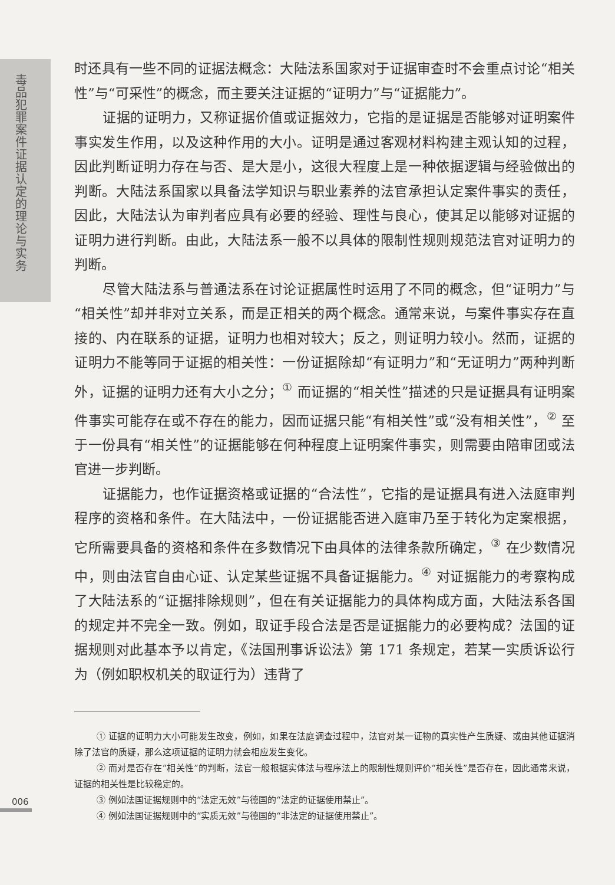毒品犯罪案件证据认定的理论与实务
时还具有一些不同的证据法概念：大陆法系国家对于证据审查时不会重点讨论“相关性”与“可采性”的概念，而主要关注证据的“证明力”与“证据能力”。
证据的证明力，又称证据价值或证据效力，它指的是证据是否能够对证明案件事实发生作用，以及这种作用的大小。证明是通过客观材料构建主观认知的过程，因此判断证明力存在与否、是大是小，这很大程度上是一种依据逻辑与经验做出的判断。大陆法系国家以具备法学知识与职业素养的法官承担认定案件事实的责任，因此，大陆法认为审判者应具有必要的经验、理性与良心，使其足以能够对证据的证明力进行判断。由此，大陆法系一般不以具体的限制性规则规范法官对证明力的判断。
尽管大陆法系与普通法系在讨论证据属性时运用了不同的概念，但“证明力”与“相关性”却并非对立关系，而是正相关的两个概念。通常来说，与案件事实存在直接的、内在联系的证据，证明力也相对较大；反之，则证明力较小。然而，证据的证明力不能等同于证据的相关性：一份证据除却“有证明力”和“无证明力”两种判断外，证据的证明力还有大小之分；<sup>①</sup> 而证据的“相关性”描述的只是证据具有证明案件事实可能存在或不存在的能力，因而证据只能“有相关性”或“没有相关性”，<sup>②</sup> 至于一份具有“相关性”的证据能够在何种程度上证明案件事实，则需要由陪审团或法官进一步判断。
证据能力，也作证据资格或证据的“合法性”，它指的是证据具有进入法庭审判程序的资格和条件。在大陆法中，一份证据能否进入庭审乃至于转化为定案根据，它所需要具备的资格和条件在多数情况下由具体的法律条款所确定，<sup>③</sup> 在少数情况中，则由法官自由心证、认定某些证据不具备证据能力。<sup>④</sup> 对证据能力的考察构成了大陆法系的“证据排除规则”，但在有关证据能力的具体构成方面，大陆法系各国的规定并不完全一致。例如，取证手段合法是否是证据能力的必要构成？法国的证据规则对此基本予以肯定，《法国刑事诉讼法》第 171 条规定，若某一实质诉讼行为（例如职权机关的取证行为）违背了
① 证据的证明力大小可能发生改变，例如，如果在法庭调查过程中，法官对某一证物的真实性产生质疑、或由其他证据消除了法官的质疑，那么这项证据的证明力就会相应发生变化。
② 而对是否存在“相关性”的判断，法官一般根据实体法与程序法上的限制性规则评价“相关性”是否存在，因此通常来说，证据的相关性是比较稳定的。
③ 例如法国证据规则中的“法定无效”与德国的“法定的证据使用禁止”。
④ 例如法国证据规则中的“实质无效”与德国的“非法定的证据使用禁止”。
006